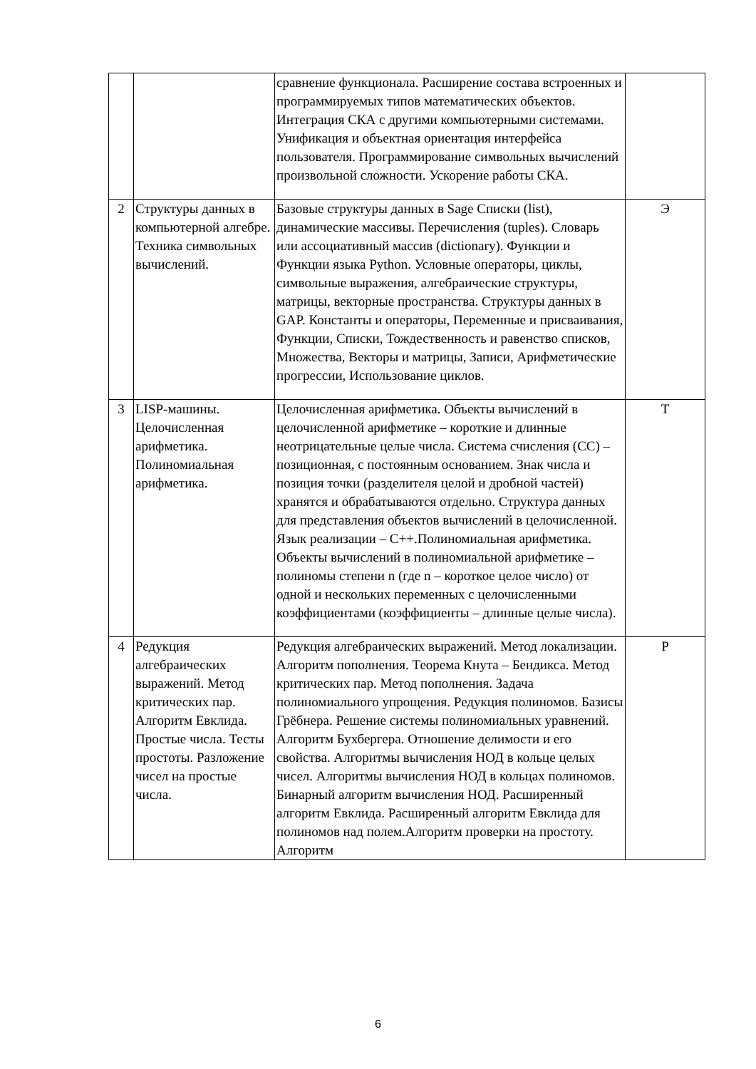| | | сравнение функционала. Расширение состава встроенных и программируемых типов математических объектов. Интеграция СКА с другими компьютерными системами. Унификация и объектная ориентация интерфейса пользователя. Программирование символьных вычислений произвольной сложности. Ускорение работы СКА. | |
| 2 | Структуры данных в компьютерной алгебре. Техника символьных вычислений. | Базовые структуры данных в Sage Списки (list), динамические массивы. Перечисления (tuples). Словарь или ассоциативный массив (dictionary). Функции и Функции языка Python. Условные операторы, циклы, символьные выражения, алгебраические структуры, матрицы, векторные пространства. Структуры данных в GAP. Константы и операторы, Переменные и присваивания, Функции, Списки, Тождественность и равенство списков, Множества, Векторы и матрицы, Записи, Арифметические прогрессии, Использование циклов. | Э |
| 3 | LISP-машины. Целочисленная арифметика. Полиномиальная арифметика. | Целочисленная арифметика. Объекты вычислений в целочисленной арифметике – короткие и длинные неотрицательные целые числа. Система счисления (СС) – позиционная, с постоянным основанием. Знак числа и позиция точки (разделителя целой и дробной частей) хранятся и обрабатываются отдельно. Структура данных для представления объектов вычислений в целочисленной. Язык реализации – C++.Полиномиальная арифметика. Объекты вычислений в полиномиальной арифметике – полиномы степени n (где n – короткое целое число) от одной и нескольких переменных с целочисленными коэффициентами (коэффициенты – длинные целые числа). | Т |
| 4 | Редукция алгебраических выражений. Метод критических пар. Алгоритм Евклида. Простые числа. Тесты простоты. Разложение чисел на простые числа. | Редукция алгебраических выражений. Метод локализации. Алгоритм пополнения. Теорема Кнута – Бендикса. Метод критических пар. Метод пополнения. Задача полиномиального упрощения. Редукция полиномов. Базисы Грёбнера. Решение системы полиномиальных уравнений. Алгоритм Бухбергера. Отношение делимости и его свойства. Алгоритмы вычисления НОД в кольце целых чисел. Алгоритмы вычисления НОД в кольцах полиномов. Бинарный алгоритм вычисления НОД. Расширенный алгоритм Евклида. Расширенный алгоритм Евклида для полиномов над полем.Алгоритм проверки на простоту. Алгоритм | Р |
6